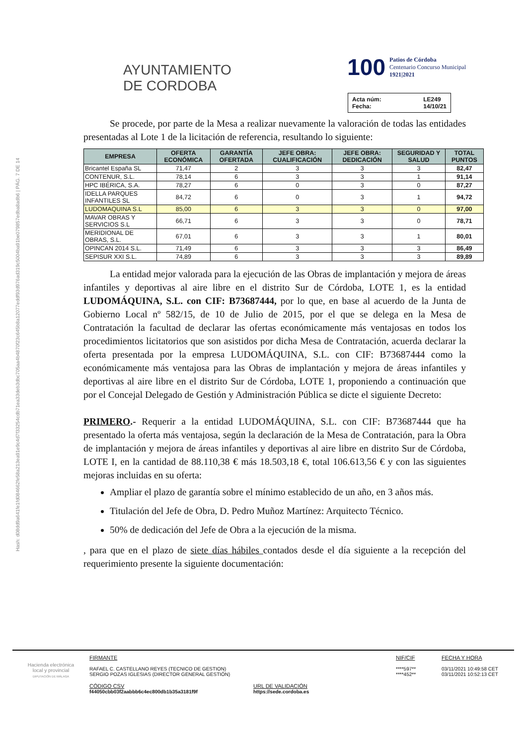Hash: d08dd9a641fe1fd084662fe58a213ea91e9c4d7f33254cdb71ea33deb3dbc705aa4b4870f23c645b8a12077eddf93d976ad319c5004ba91be079857edba8adb6 | PÁG. 7 DE 14
AYUNTAMIENTO
DE CORDOBA
100 Patios de Córdoba
Centenario Concurso Municipal
1921|2021
Acta núm: LE249 Fecha: 14/10/21
Se procede, por parte de la Mesa a realizar nuevamente la valoración de todas las entidades presentadas al Lote 1 de la licitación de referencia, resultando lo siguiente:
| EMPRESA | OFERTA ECONÓMICA | GARANTÍA OFERTADA | JEFE OBRA: CUALIFICACIÓN | JEFE OBRA: DEDICACIÓN | SEGURIDAD Y SALUD | TOTAL PUNTOS |
| --- | --- | --- | --- | --- | --- | --- |
| Bricantel España SL | 71,47 | 2 | 3 | 3 | 3 | 82,47 |
| CONTENUR, S.L. | 78,14 | 6 | 3 | 3 | 1 | 91,14 |
| HPC IBÉRICA, S.A. | 78,27 | 6 | 0 | 3 | 0 | 87,27 |
| IDELLA PARQUES INFANTILES SL | 84,72 | 6 | 0 | 3 | 1 | 94,72 |
| LUDOMAQUINA S.L | 85,00 | 6 | 3 | 3 | 0 | 97,00 |
| MAVAR OBRAS Y SERVICIOS S.L | 66,71 | 6 | 3 | 3 | 0 | 78,71 |
| MERIDIONAL DE OBRAS, S.L. | 67,01 | 6 | 3 | 3 | 1 | 80,01 |
| OPINCAN 2014 S.L. | 71,49 | 6 | 3 | 3 | 3 | 86,49 |
| SEPISUR XXI S.L. | 74,89 | 6 | 3 | 3 | 3 | 89,89 |
La entidad mejor valorada para la ejecución de las Obras de implantación y mejora de áreas infantiles y deportivas al aire libre en el distrito Sur de Córdoba, LOTE 1, es la entidad LUDOMÁQUINA, S.L. con CIF: B73687444, por lo que, en base al acuerdo de la Junta de Gobierno Local nº 582/15, de 10 de Julio de 2015, por el que se delega en la Mesa de Contratación la facultad de declarar las ofertas económicamente más ventajosas en todos los procedimientos licitatorios que son asistidos por dicha Mesa de Contratación, acuerda declarar la oferta presentada por la empresa LUDOMÁQUINA, S.L. con CIF: B73687444 como la económicamente más ventajosa para las Obras de implantación y mejora de áreas infantiles y deportivas al aire libre en el distrito Sur de Córdoba, LOTE 1, proponiendo a continuación que por el Concejal Delegado de Gestión y Administración Pública se dicte el siguiente Decreto:
PRIMERO.- Requerir a la entidad LUDOMÁQUINA, S.L. con CIF: B73687444 que ha presentado la oferta más ventajosa, según la declaración de la Mesa de Contratación, para la Obra de implantación y mejora de áreas infantiles y deportivas al aire libre en distrito Sur de Córdoba, LOTE I, en la cantidad de 88.110,38 € más 18.503,18 €, total 106.613,56 € y con las siguientes mejoras incluidas en su oferta:
Ampliar el plazo de garantía sobre el mínimo establecido de un año, en 3 años más.
Titulación del Jefe de Obra, D. Pedro Muñoz Martínez: Arquitecto Técnico.
50% de dedicación del Jefe de Obra a la ejecución de la misma.
, para que en el plazo de siete días hábiles contados desde el día siguiente a la recepción del requerimiento presente la siguiente documentación:
Hacienda electrónica
local y provincial
DIPUTACIÓN DE MÁLAGA
FIRMANTE
RAFAEL C. CASTELLANO REYES (TECNICO DE GESTION)
SERGIO POZAS IGLESIAS (DIRECTOR GENERAL GESTIÓN)
NIF/CIF
****597**
****452**
FECHA Y HORA
03/11/2021 10:49:58 CET
03/11/2021 10:52:13 CET
CÓDIGO CSV
f44050cbb03f2aabbb6c4ec800db1b35a3181f9f
URL DE VALIDACIÓN
https://sede.cordoba.es